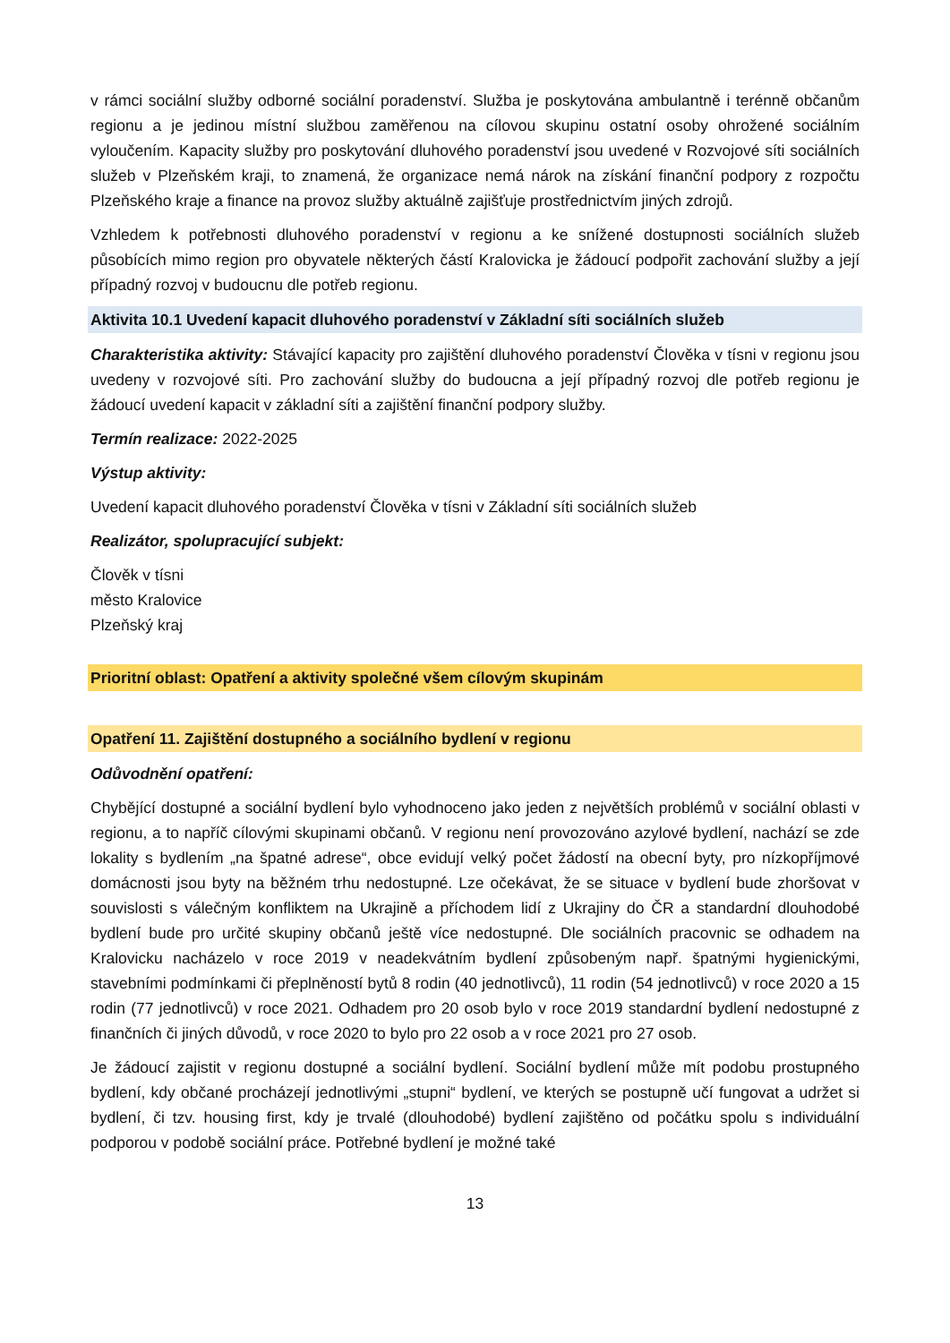v rámci sociální služby odborné sociální poradenství. Služba je poskytována ambulantně i terénně občanům regionu a je jedinou místní službou zaměřenou na cílovou skupinu ostatní osoby ohrožené sociálním vyloučením. Kapacity služby pro poskytování dluhového poradenství jsou uvedené v Rozvojové síti sociálních služeb v Plzeňském kraji, to znamená, že organizace nemá nárok na získání finanční podpory z rozpočtu Plzeňského kraje a finance na provoz služby aktuálně zajišťuje prostřednictvím jiných zdrojů.
Vzhledem k potřebnosti dluhového poradenství v regionu a ke snížené dostupnosti sociálních služeb působících mimo region pro obyvatele některých částí Kralovicka je žádoucí podpořit zachování služby a její případný rozvoj v budoucnu dle potřeb regionu.
Aktivita 10.1 Uvedení kapacit dluhového poradenství v Základní síti sociálních služeb
Charakteristika aktivity: Stávající kapacity pro zajištění dluhového poradenství Člověka v tísni v regionu jsou uvedeny v rozvojové síti. Pro zachování služby do budoucna a její případný rozvoj dle potřeb regionu je žádoucí uvedení kapacit v základní síti a zajištění finanční podpory služby.
Termín realizace: 2022-2025
Výstup aktivity:
Uvedení kapacit dluhového poradenství Člověka v tísni v Základní síti sociálních služeb
Realizátor, spolupracující subjekt:
Člověk v tísni
město Kralovice
Plzeňský kraj
Prioritní oblast: Opatření a aktivity společné všem cílovým skupinám
Opatření 11. Zajištění dostupného a sociálního bydlení v regionu
Odůvodnění opatření:
Chybějící dostupné a sociální bydlení bylo vyhodnoceno jako jeden z největších problémů v sociální oblasti v regionu, a to napříč cílovými skupinami občanů. V regionu není provozováno azylové bydlení, nachází se zde lokality s bydlením „na špatné adrese“, obce evidují velký počet žádostí na obecní byty, pro nízkopříjmové domácnosti jsou byty na běžném trhu nedostupné. Lze očekávat, že se situace v bydlení bude zhoršovat v souvislosti s válečným konfliktem na Ukrajině a příchodem lidí z Ukrajiny do ČR a standardní dlouhodobé bydlení bude pro určité skupiny občanů ještě více nedostupné. Dle sociálních pracovnic se odhadem na Kralovicku nacházelo v roce 2019 v neadekvátním bydlení způsobeným např. špatnými hygienickými, stavebními podmínkami či přeplněností bytů 8 rodin (40 jednotlivců), 11 rodin (54 jednotlivců) v roce 2020 a 15 rodin (77 jednotlivců) v roce 2021. Odhadem pro 20 osob bylo v roce 2019 standardní bydlení nedostupné z finančních či jiných důvodů, v roce 2020 to bylo pro 22 osob a v roce 2021 pro 27 osob.
Je žádoucí zajistit v regionu dostupné a sociální bydlení. Sociální bydlení může mít podobu prostupného bydlení, kdy občané procházejí jednotlivými „stupni“ bydlení, ve kterých se postupně učí fungovat a udržet si bydlení, či tzv. housing first, kdy je trvalé (dlouhodobé) bydlení zajištěno od počátku spolu s individuální podporou v podobě sociální práce. Potřebné bydlení je možné také
13